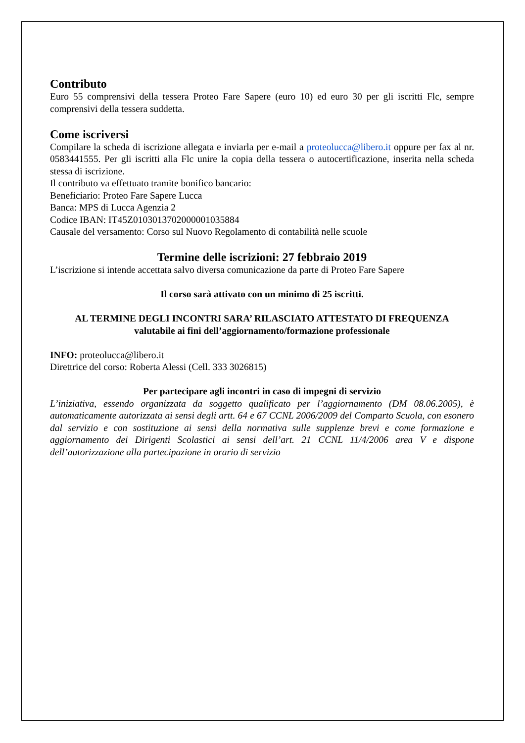Contributo
Euro 55 comprensivi della tessera Proteo Fare Sapere (euro 10) ed euro 30 per gli iscritti Flc, sempre comprensivi della tessera suddetta.
Come iscriversi
Compilare la scheda di iscrizione allegata e inviarla per e-mail a proteolucca@libero.it oppure per fax al nr. 0583441555. Per gli iscritti alla Flc unire la copia della tessera o autocertificazione, inserita nella scheda stessa di iscrizione.
Il contributo va effettuato tramite bonifico bancario:
Beneficiario: Proteo Fare Sapere Lucca
Banca: MPS di Lucca Agenzia 2
Codice IBAN: IT45Z0103013702000001035884
Causale del versamento: Corso sul Nuovo Regolamento di contabilità nelle scuole
Termine delle iscrizioni: 27 febbraio 2019
L’iscrizione si intende accettata salvo diversa comunicazione da parte di Proteo Fare Sapere
Il corso sarà attivato con un minimo di 25 iscritti.
AL TERMINE DEGLI INCONTRI SARA’ RILASCIATO ATTESTATO DI FREQUENZA
valutabile ai fini dell’aggiornamento/formazione professionale
INFO: proteolucca@libero.it
Direttrice del corso: Roberta Alessi (Cell. 333 3026815)
Per partecipare agli incontri in caso di impegni di servizio
L’iniziativa, essendo organizzata da soggetto qualificato per l’aggiornamento (DM 08.06.2005), è automaticamente autorizzata ai sensi degli artt. 64 e 67 CCNL 2006/2009 del Comparto Scuola, con esonero dal servizio e con sostituzione ai sensi della normativa sulle supplenze brevi e come formazione e aggiornamento dei Dirigenti Scolastici ai sensi dell’art. 21 CCNL 11/4/2006 area V e dispone dell’autorizzazione alla partecipazione in orario di servizio